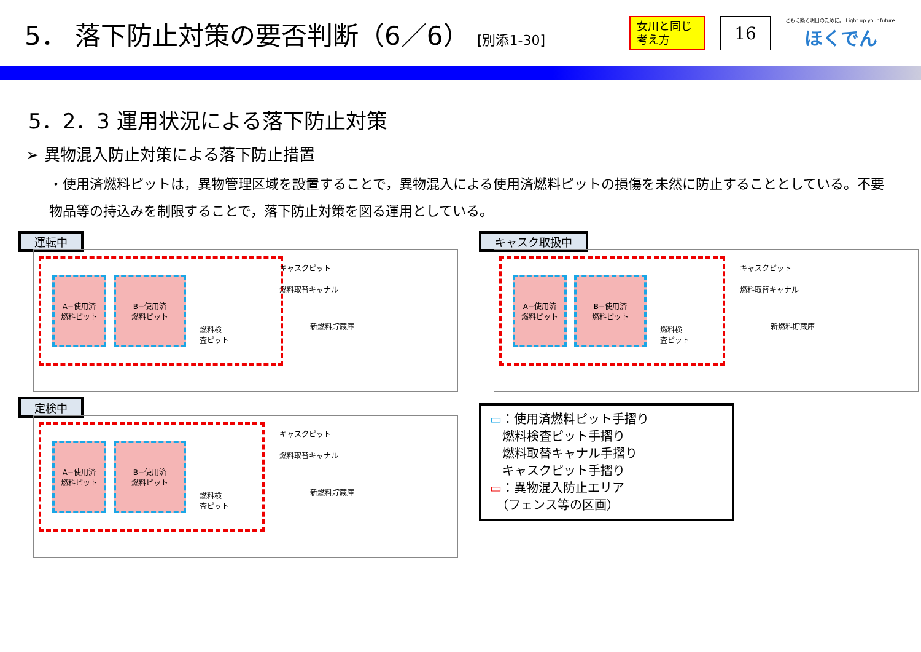5． 落下防止対策の要否判断（6／6） [別添1-30]
女川と同じ考え方
16
ともに築く明日のために。 Light up your future.
ほくでん
5．2．3 運用状況による落下防止対策
➢ 異物混入防止対策による落下防止措置
・使用済燃料ピットは，異物管理区域を設置することで，異物混入による使用済燃料ピットの損傷を未然に防止することとしている。不要物品等の持込みを制限することで，落下防止対策を図る運用としている。
運転中
A−使用済
燃料ピット
B−使用済
燃料ピット
燃料検
査ピット
キャスクピット
燃料取替キャナル
新燃料貯蔵庫
キャスク取扱中
A−使用済
燃料ピット
B−使用済
燃料ピット
燃料検
査ピット
キャスクピット
燃料取替キャナル
新燃料貯蔵庫
定検中
A−使用済
燃料ピット
B−使用済
燃料ピット
燃料検
査ピット
キャスクピット
燃料取替キャナル
新燃料貯蔵庫
▭：使用済燃料ピット手摺り
　燃料検査ピット手摺り
　燃料取替キャナル手摺り
　キャスクピット手摺り
▭：異物混入防止エリア
　（フェンス等の区画）